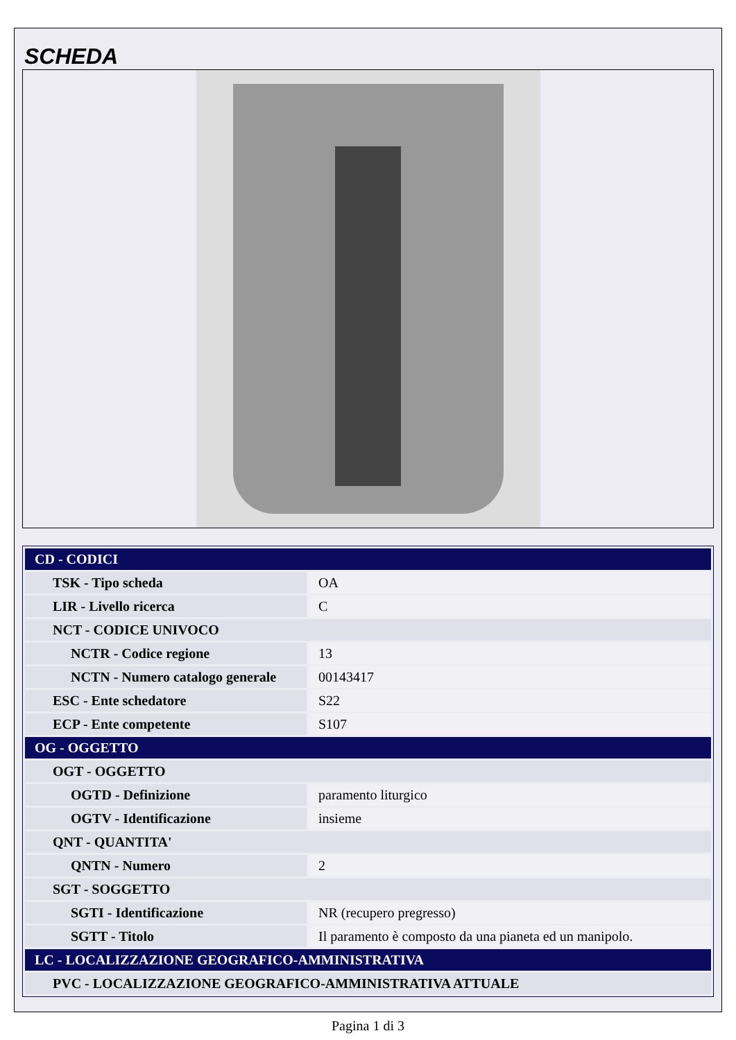SCHEDA
| CD - CODICI | |
| TSK - Tipo scheda | OA |
| LIR - Livello ricerca | C |
| NCT - CODICE UNIVOCO | |
| NCTR - Codice regione | 13 |
| NCTN - Numero catalogo generale | 00143417 |
| ESC - Ente schedatore | S22 |
| ECP - Ente competente | S107 |
| OG - OGGETTO | |
| OGT - OGGETTO | |
| OGTD - Definizione | paramento liturgico |
| OGTV - Identificazione | insieme |
| QNT - QUANTITA' | |
| QNTN - Numero | 2 |
| SGT - SOGGETTO | |
| SGTI - Identificazione | NR (recupero pregresso) |
| SGTT - Titolo | Il paramento è composto da una pianeta ed un manipolo. |
| LC - LOCALIZZAZIONE GEOGRAFICO-AMMINISTRATIVA | |
| PVC - LOCALIZZAZIONE GEOGRAFICO-AMMINISTRATIVA ATTUALE | |
Pagina 1 di 3